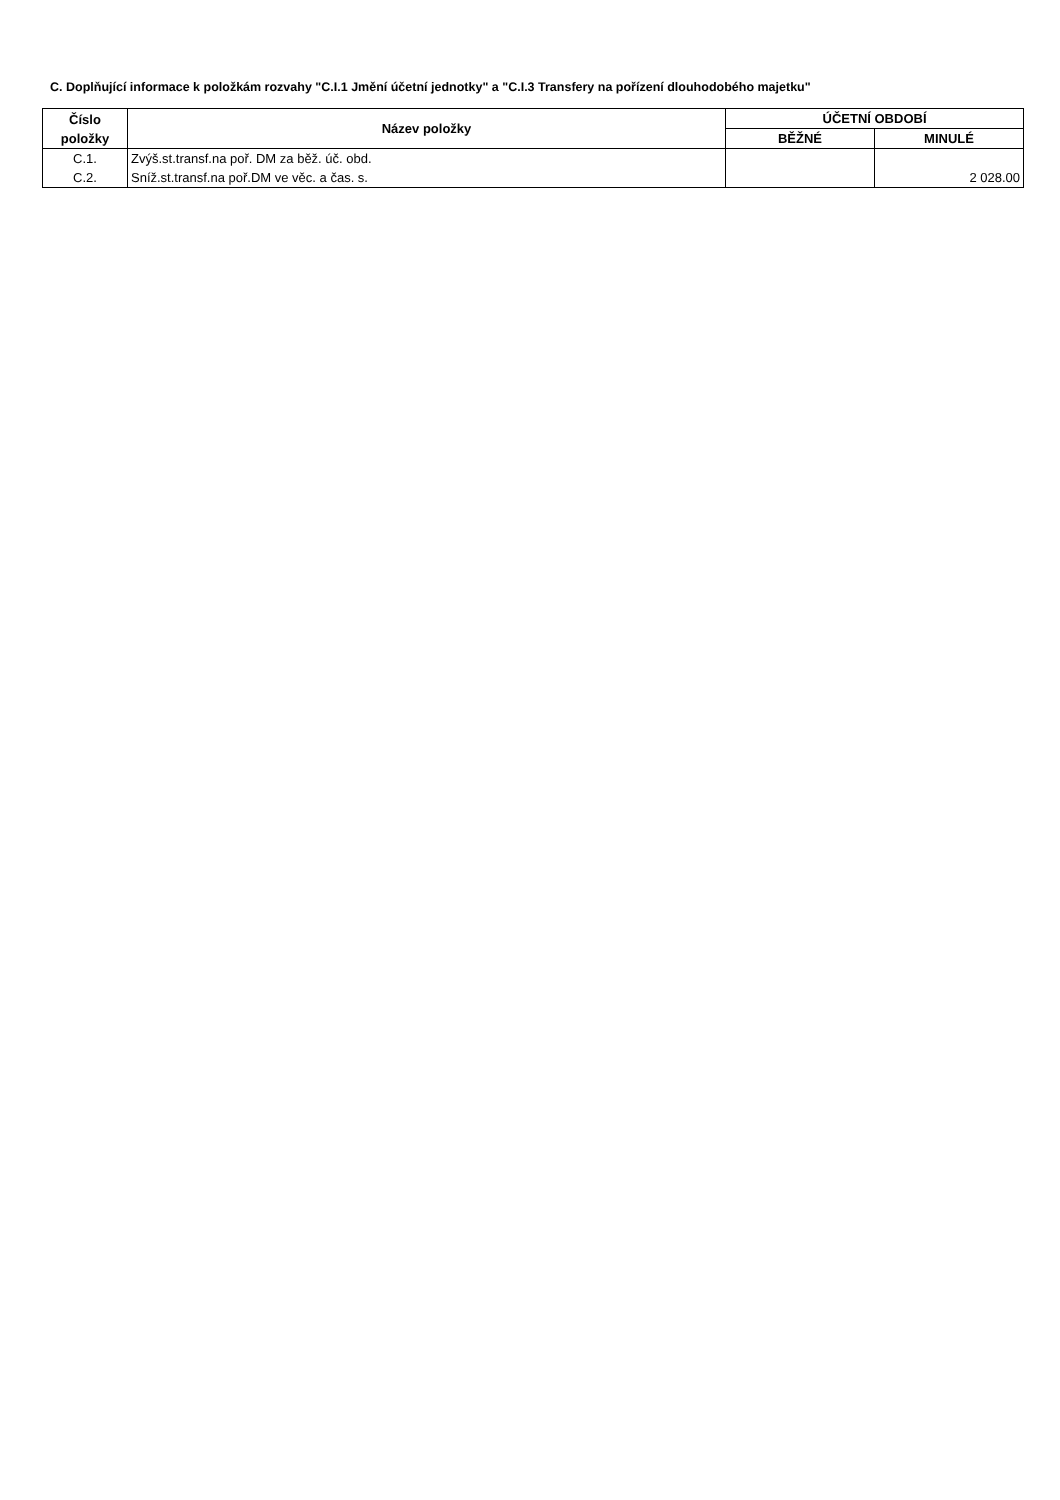C. Doplňující informace k položkám rozvahy "C.I.1 Jmění účetní jednotky" a "C.I.3 Transfery na pořízení dlouhodobého majetku"
| Číslo položky | Název položky | ÚČETNÍ OBDOBÍ | |
| --- | --- | --- | --- |
| | | BĚŽNÉ | MINULÉ |
| C.1. | Zvýš.st.transf.na poř. DM za běž. úč. obd. | | |
| C.2. | Sníž.st.transf.na poř.DM ve věc. a čas. s. | | 2 028.00 |